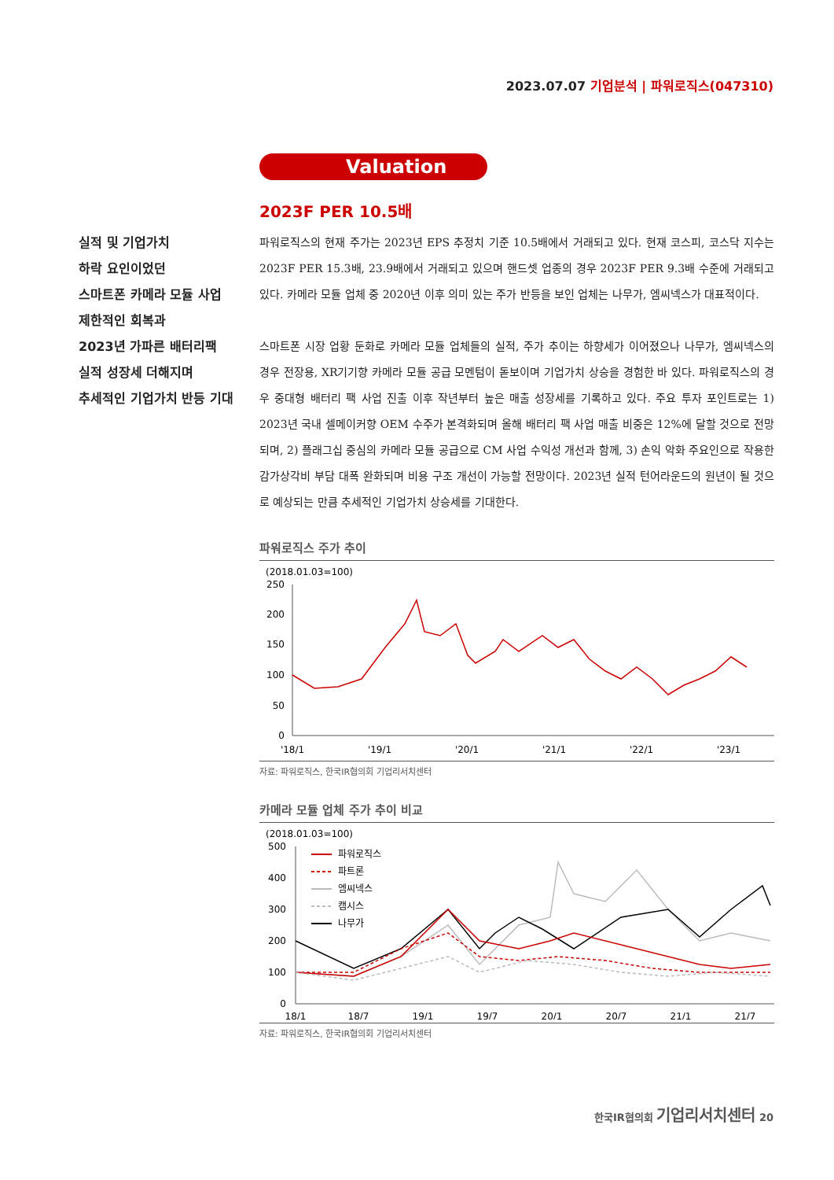2023.07.07 기업분석 | 파워로직스(047310)
Valuation
2023F PER 10.5배
실적 및 기업가치
하락 요인이었던
스마트폰 카메라 모듈 사업
제한적인 회복과
2023년 가파른 배터리팩
실적 성장세 더해지며
추세적인 기업가치 반등 기대
파워로직스의 현재 주가는 2023년 EPS 추정치 기준 10.5배에서 거래되고 있다. 현재 코스피, 코스닥 지수는 2023F PER 15.3배, 23.9배에서 거래되고 있으며 핸드셋 업종의 경우 2023F PER 9.3배 수준에 거래되고 있다. 카메라 모듈 업체 중 2020년 이후 의미 있는 주가 반등을 보인 업체는 나무가, 엠씨넥스가 대표적이다.
스마트폰 시장 업황 둔화로 카메라 모듈 업체들의 실적, 주가 추이는 하향세가 이어졌으나 나무가, 엠씨넥스의 경우 전장용, XR기기향 카메라 모듈 공급 모멘텀이 돋보이며 기업가치 상승을 경험한 바 있다. 파워로직스의 경우 중대형 배터리 팩 사업 진출 이후 작년부터 높은 매출 성장세를 기록하고 있다. 주요 투자 포인트로는 1) 2023년 국내 셀메이커향 OEM 수주가 본격화되며 올해 배터리 팩 사업 매출 비중은 12%에 달할 것으로 전망되며, 2) 플래그십 중심의 카메라 모듈 공급으로 CM 사업 수익성 개선과 함께, 3) 손익 악화 주요인으로 작용한 감가상각비 부담 대폭 완화되며 비용 구조 개선이 가능할 전망이다. 2023년 실적 턴어라운드의 원년이 될 것으로 예상되는 만큼 추세적인 기업가치 상승세를 기대한다.
파워로직스 주가 추이
(2018.01.03=100)
250
200
150
100
50
0
'18/1
'19/1
'20/1
'21/1
'22/1
'23/1
자료: 파워로직스, 한국IR협의회 기업리서치센터
카메라 모듈 업체 주가 추이 비교
(2018.01.03=100)
500
400
300
200
100
0
파워로직스
파트론
엠씨넥스
캠시스
나무가
18/1
18/7
19/1
19/7
20/1
20/7
21/1
21/7
자료: 파워로직스, 한국IR협의회 기업리서치센터
한국IR협의회 기업리서치센터 20